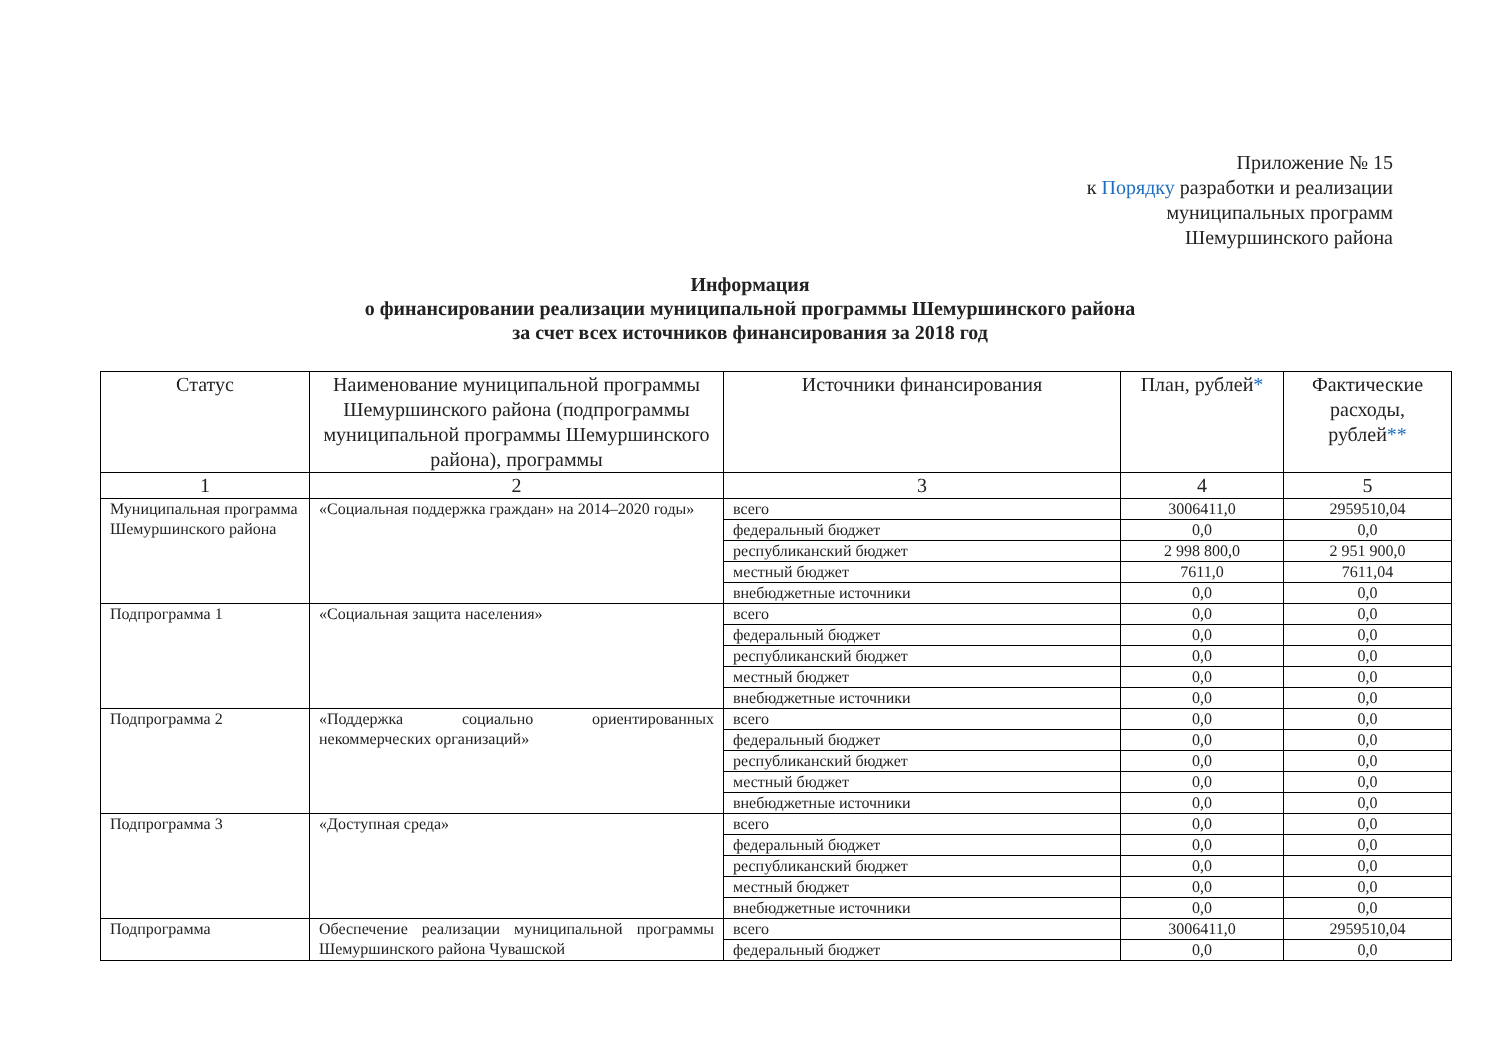Приложение № 15
к Порядку разработки и реализации
муниципальных программ
Шемуршинского района
Информация
о финансировании реализации муниципальной программы Шемуршинского района
за счет всех источников финансирования за 2018 год
| Статус | Наименование муниципальной программы Шемуршинского района (подпрограммы муниципальной программы Шемуршинского района), программы | Источники финансирования | План, рублей * | Фактические расходы, рублей ** |
| --- | --- | --- | --- | --- |
| 1 | 2 | 3 | 4 | 5 |
| Муниципальная программа Шемуршинского района | «Социальная поддержка граждан» на 2014–2020 годы» | всего | 3006411,0 | 2959510,04 |
| | | федеральный бюджет | 0,0 | 0,0 |
| | | республиканский бюджет | 2 998 800,0 | 2 951 900,0 |
| | | местный бюджет | 7611,0 | 7611,04 |
| | | внебюджетные источники | 0,0 | 0,0 |
| Подпрограмма 1 | «Социальная защита населения» | всего | 0,0 | 0,0 |
| | | федеральный бюджет | 0,0 | 0,0 |
| | | республиканский бюджет | 0,0 | 0,0 |
| | | местный бюджет | 0,0 | 0,0 |
| | | внебюджетные источники | 0,0 | 0,0 |
| Подпрограмма 2 | «Поддержка социально ориентированных некоммерческих организаций» | всего | 0,0 | 0,0 |
| | | федеральный бюджет | 0,0 | 0,0 |
| | | республиканский бюджет | 0,0 | 0,0 |
| | | местный бюджет | 0,0 | 0,0 |
| | | внебюджетные источники | 0,0 | 0,0 |
| Подпрограмма 3 | «Доступная среда» | всего | 0,0 | 0,0 |
| | | федеральный бюджет | 0,0 | 0,0 |
| | | республиканский бюджет | 0,0 | 0,0 |
| | | местный бюджет | 0,0 | 0,0 |
| | | внебюджетные источники | 0,0 | 0,0 |
| Подпрограмма | Обеспечение реализации муниципальной программы Шемуршинского района Чувашской | всего | 3006411,0 | 2959510,04 |
| | | федеральный бюджет | 0,0 | 0,0 |